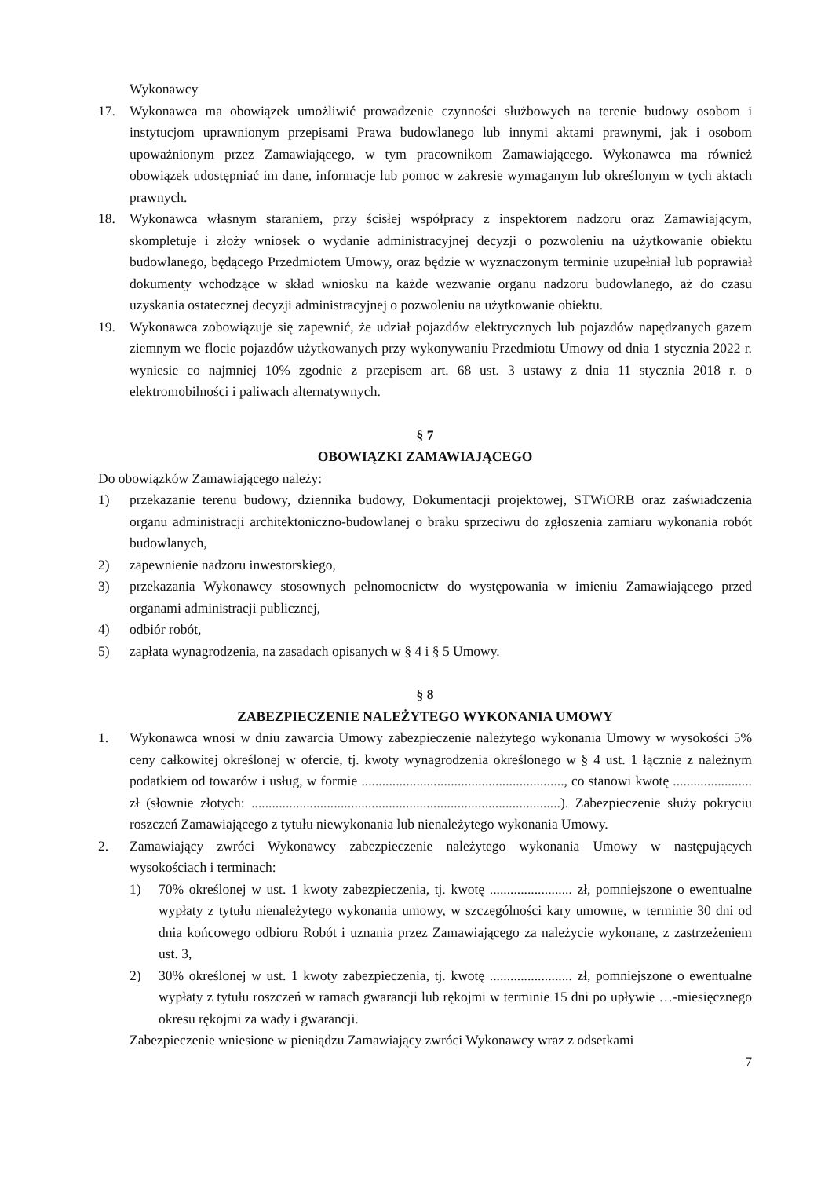Wykonawcy
17. Wykonawca ma obowiązek umożliwić prowadzenie czynności służbowych na terenie budowy osobom i instytucjom uprawnionym przepisami Prawa budowlanego lub innymi aktami prawnymi, jak i osobom upoważnionym przez Zamawiającego, w tym pracownikom Zamawiającego. Wykonawca ma również obowiązek udostępniać im dane, informacje lub pomoc w zakresie wymaganym lub określonym w tych aktach prawnych.
18. Wykonawca własnym staraniem, przy ścisłej współpracy z inspektorem nadzoru oraz Zamawiającym, skompletuje i złoży wniosek o wydanie administracyjnej decyzji o pozwoleniu na użytkowanie obiektu budowlanego, będącego Przedmiotem Umowy, oraz będzie w wyznaczonym terminie uzupełniał lub poprawiał dokumenty wchodzące w skład wniosku na każde wezwanie organu nadzoru budowlanego, aż do czasu uzyskania ostatecznej decyzji administracyjnej o pozwoleniu na użytkowanie obiektu.
19. Wykonawca zobowiązuje się zapewnić, że udział pojazdów elektrycznych lub pojazdów napędzanych gazem ziemnym we flocie pojazdów użytkowanych przy wykonywaniu Przedmiotu Umowy od dnia 1 stycznia 2022 r. wyniesie co najmniej 10% zgodnie z przepisem art. 68 ust. 3 ustawy z dnia 11 stycznia 2018 r. o elektromobilności i paliwach alternatywnych.
§ 7
OBOWIĄZKI ZAMAWIAJĄCEGO
Do obowiązków Zamawiającego należy:
1) przekazanie terenu budowy, dziennika budowy, Dokumentacji projektowej, STWiORB oraz zaświadczenia organu administracji architektoniczno-budowlanej o braku sprzeciwu do zgłoszenia zamiaru wykonania robót budowlanych,
2) zapewnienie nadzoru inwestorskiego,
3) przekazania Wykonawcy stosownych pełnomocnictw do występowania w imieniu Zamawiającego przed organami administracji publicznej,
4) odbiór robót,
5) zapłata wynagrodzenia, na zasadach opisanych w § 4 i § 5 Umowy.
§ 8
ZABEZPIECZENIE NALEŻYTEGO WYKONANIA UMOWY
1. Wykonawca wnosi w dniu zawarcia Umowy zabezpieczenie należytego wykonania Umowy w wysokości 5% ceny całkowitej określonej w ofercie, tj. kwoty wynagrodzenia określonego w § 4 ust. 1 łącznie z należnym podatkiem od towarów i usług, w formie ..........................................................., co stanowi kwotę ....................... zł (słownie złotych: ..........................................................................................). Zabezpieczenie służy pokryciu roszczeń Zamawiającego z tytułu niewykonania lub nienależytego wykonania Umowy.
2. Zamawiający zwróci Wykonawcy zabezpieczenie należytego wykonania Umowy w następujących wysokościach i terminach:
1) 70% określonej w ust. 1 kwoty zabezpieczenia, tj. kwotę ........................ zł, pomniejszone o ewentualne wypłaty z tytułu nienależytego wykonania umowy, w szczególności kary umowne, w terminie 30 dni od dnia końcowego odbioru Robót i uznania przez Zamawiającego za należycie wykonane, z zastrzeżeniem ust. 3,
2) 30% określonej w ust. 1 kwoty zabezpieczenia, tj. kwotę ........................ zł, pomniejszone o ewentualne wypłaty z tytułu roszczeń w ramach gwarancji lub rękojmi w terminie 15 dni po upływie …-miesięcznego okresu rękojmi za wady i gwarancji.
Zabezpieczenie wniesione w pieniądzu Zamawiający zwróci Wykonawcy wraz z odsetkami
7